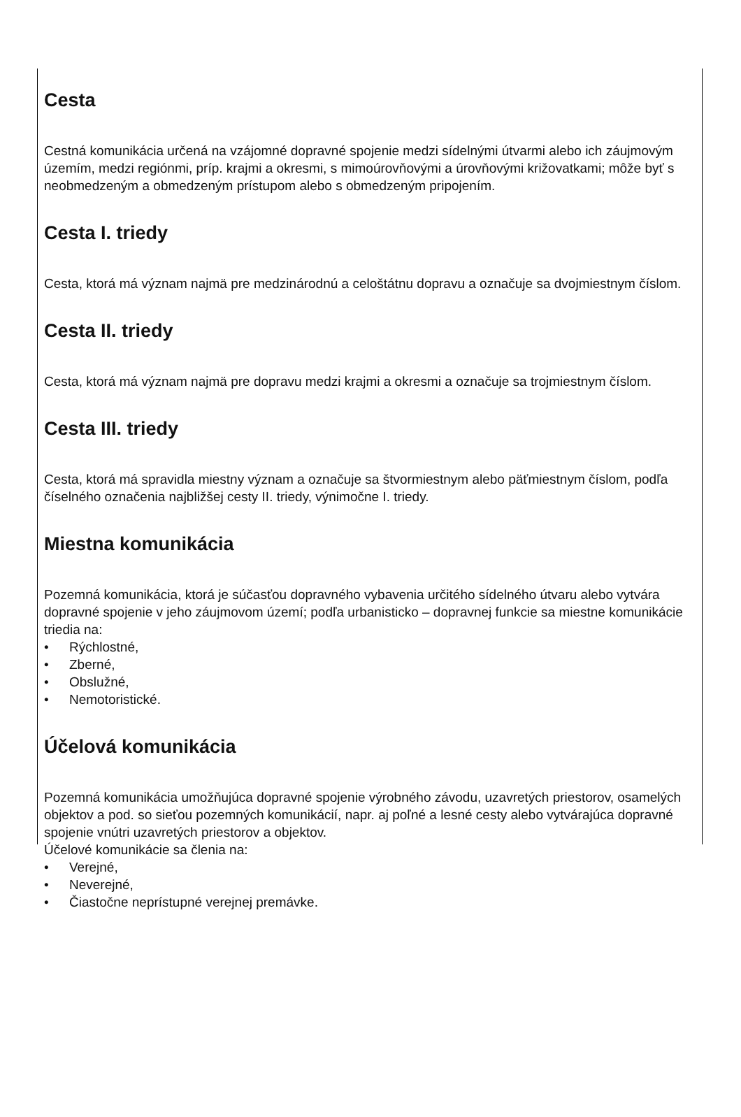Cesta
Cestná komunikácia určená na vzájomné dopravné spojenie medzi sídelnými útvarmi alebo ich záujmovým územím, medzi regiónmi, príp. krajmi a okresmi, s mimoúrovňovými a úrovňovými križovatkami; môže byť s neobmedzeným a obmedzeným prístupom alebo s obmedzeným pripojením.
Cesta I. triedy
Cesta, ktorá má význam najmä pre medzinárodnú a celoštátnu dopravu a označuje sa dvojmiestnym číslom.
Cesta II. triedy
Cesta, ktorá má význam najmä pre dopravu medzi krajmi a okresmi a označuje sa trojmiestnym číslom.
Cesta III. triedy
Cesta, ktorá má spravidla miestny význam a označuje sa štvormiestnym alebo päťmiestnym číslom, podľa číselného označenia najbližšej cesty II. triedy, výnimočne I. triedy.
Miestna komunikácia
Pozemná komunikácia, ktorá je súčasťou dopravného vybavenia určitého sídelného útvaru alebo vytvára dopravné spojenie v jeho záujmovom území; podľa urbanisticko – dopravnej funkcie sa miestne komunikácie triedia na:
• Rýchlostné,
• Zberné,
• Obslužné,
• Nemotoristické.
Účelová komunikácia
Pozemná komunikácia umožňujúca dopravné spojenie výrobného závodu, uzavretých priestorov, osamelých objektov a pod. so sieťou pozemných komunikácií, napr. aj poľné a lesné cesty alebo vytvárajúca dopravné spojenie vnútri uzavretých priestorov a objektov.
Účelové komunikácie sa členia na:
• Verejné,
• Neverejné,
• Čiastočne neprístupné verejnej premávke.